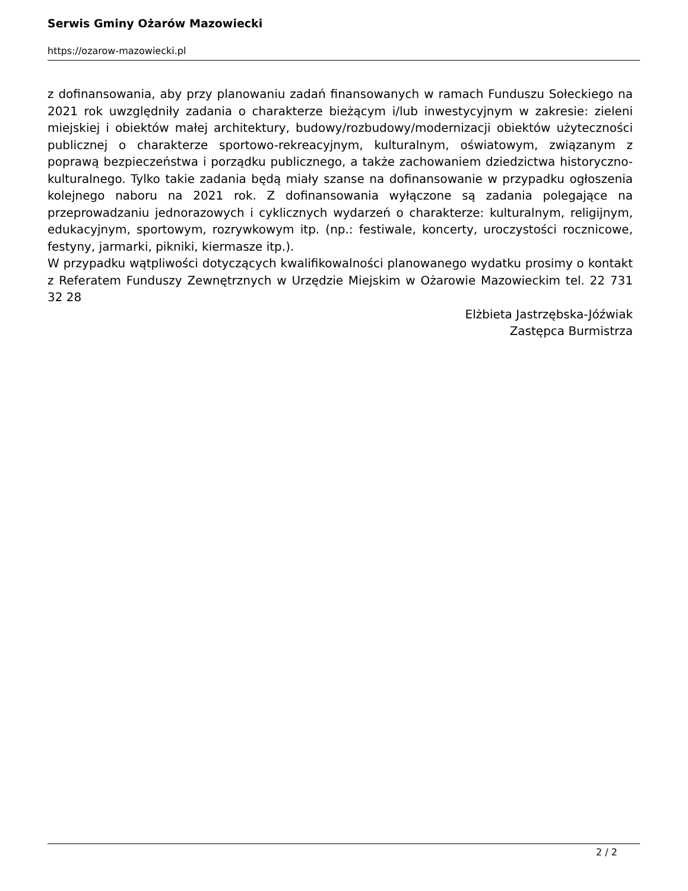Serwis Gminy Ożarów Mazowiecki
https://ozarow-mazowiecki.pl
z dofinansowania, aby przy planowaniu zadań finansowanych w ramach Funduszu Sołeckiego na 2021 rok uwzględniły zadania o charakterze bieżącym i/lub inwestycyjnym w zakresie: zieleni miejskiej i obiektów małej architektury, budowy/rozbudowy/modernizacji obiektów użyteczności publicznej o charakterze sportowo-rekreacyjnym, kulturalnym, oświatowym, związanym z poprawą bezpieczeństwa i porządku publicznego, a także zachowaniem dziedzictwa historyczno-kulturalnego. Tylko takie zadania będą miały szanse na dofinansowanie w przypadku ogłoszenia kolejnego naboru na 2021 rok. Z dofinansowania wyłączone są zadania polegające na przeprowadzaniu jednorazowych i cyklicznych wydarzeń o charakterze: kulturalnym, religijnym, edukacyjnym, sportowym, rozrywkowym itp. (np.: festiwale, koncerty, uroczystości rocznicowe, festyny, jarmarki, pikniki, kiermasze itp.).
W przypadku wątpliwości dotyczących kwalifikowalności planowanego wydatku prosimy o kontakt z Referatem Funduszy Zewnętrznych w Urzędzie Miejskim w Ożarowie Mazowieckim tel. 22 731 32 28
Elżbieta Jastrzębska-Jóźwiak
Zastępca Burmistrza
2 / 2